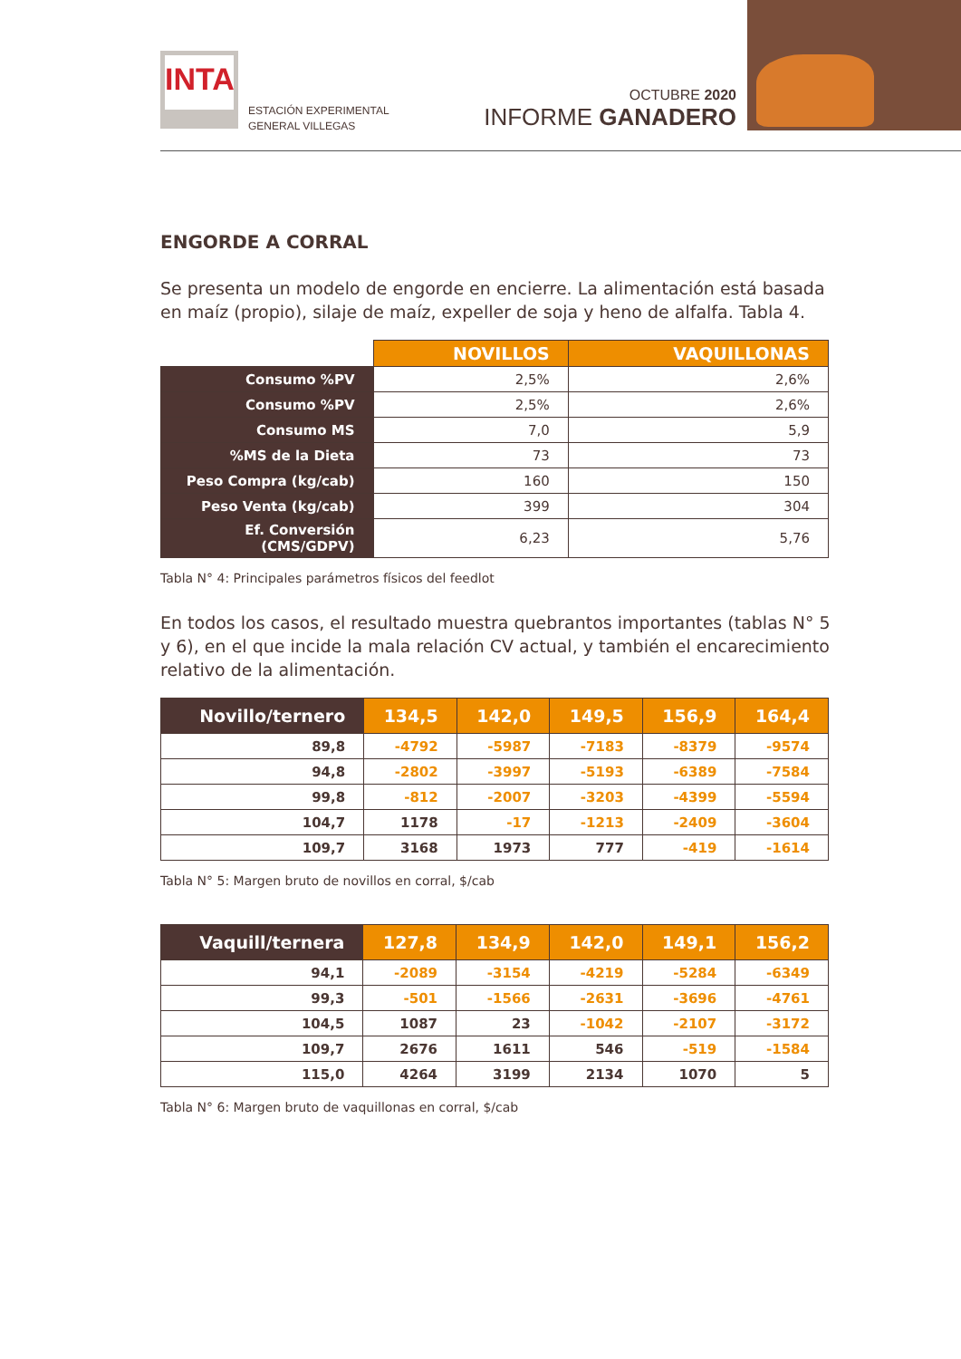INTA
ESTACIÓN EXPERIMENTAL
GENERAL VILLEGAS
OCTUBRE 2020
INFORME GANADERO
ENGORDE A CORRAL
Se presenta un modelo de engorde en encierre. La alimentación está basada en maíz (propio), silaje de maíz, expeller de soja y heno de alfalfa. Tabla 4.
| | NOVILLOS | VAQUILLONAS |
| --- | --- | --- |
| Consumo %PV | 2,5% | 2,6% |
| Consumo %PV | 2,5% | 2,6% |
| Consumo MS | 7,0 | 5,9 |
| %MS de la Dieta | 73 | 73 |
| Peso Compra (kg/cab) | 160 | 150 |
| Peso Venta (kg/cab) | 399 | 304 |
| Ef. Conversión (CMS/GDPV) | 6,23 | 5,76 |
Tabla N° 4: Principales parámetros físicos del feedlot
En todos los casos, el resultado muestra quebrantos importantes (tablas N° 5 y 6), en el que incide la mala relación CV actual, y también el encarecimiento relativo de la alimentación.
| Novillo/ternero | 134,5 | 142,0 | 149,5 | 156,9 | 164,4 |
| --- | --- | --- | --- | --- | --- |
| 89,8 | -4792 | -5987 | -7183 | -8379 | -9574 |
| 94,8 | -2802 | -3997 | -5193 | -6389 | -7584 |
| 99,8 | -812 | -2007 | -3203 | -4399 | -5594 |
| 104,7 | 1178 | -17 | -1213 | -2409 | -3604 |
| 109,7 | 3168 | 1973 | 777 | -419 | -1614 |
Tabla N° 5: Margen bruto de novillos en corral, $/cab
| Vaquill/ternera | 127,8 | 134,9 | 142,0 | 149,1 | 156,2 |
| --- | --- | --- | --- | --- | --- |
| 94,1 | -2089 | -3154 | -4219 | -5284 | -6349 |
| 99,3 | -501 | -1566 | -2631 | -3696 | -4761 |
| 104,5 | 1087 | 23 | -1042 | -2107 | -3172 |
| 109,7 | 2676 | 1611 | 546 | -519 | -1584 |
| 115,0 | 4264 | 3199 | 2134 | 1070 | 5 |
Tabla N° 6: Margen bruto de vaquillonas en corral, $/cab